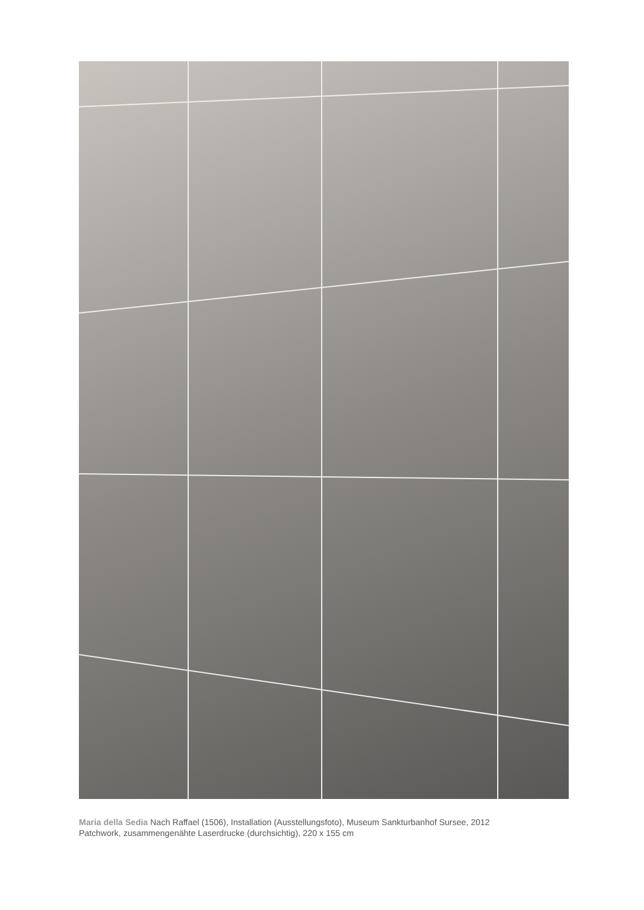Maria della Sedia Nach Raffael (1506), Installation (Ausstellungsfoto), Museum Sankturbanhof Sursee, 2012
Patchwork, zusammengenähte Laserdrucke (durchsichtig), 220 x 155 cm